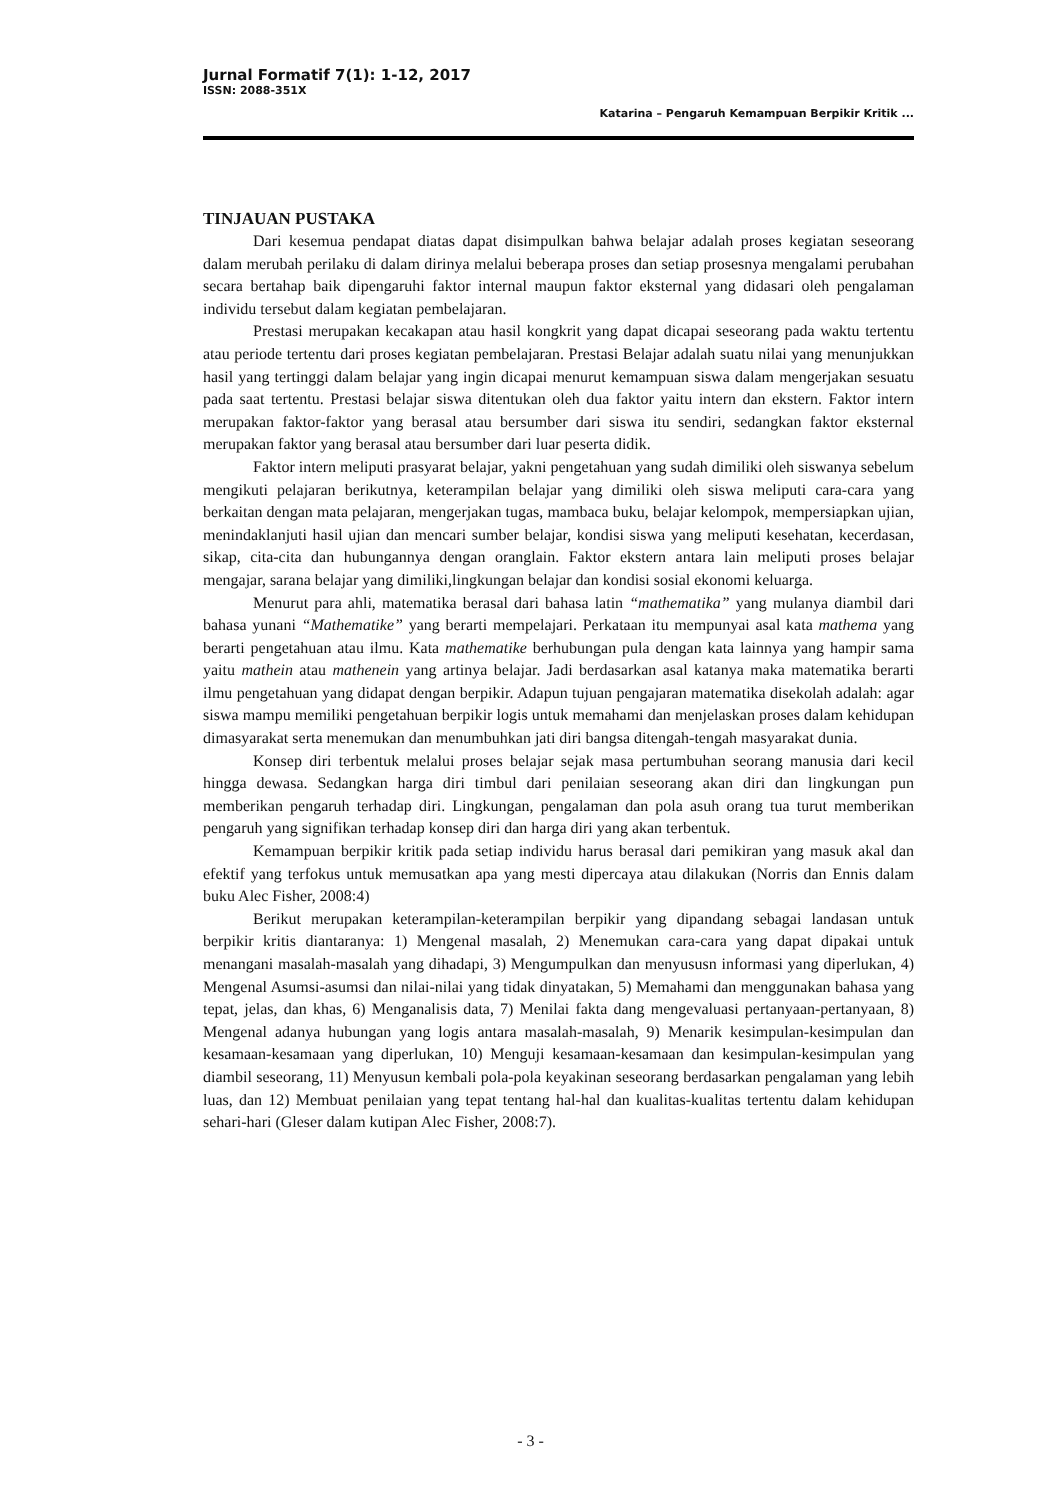Jurnal Formatif 7(1): 1-12, 2017
ISSN: 2088-351X
Katarina – Pengaruh Kemampuan Berpikir Kritik ...
TINJAUAN PUSTAKA
Dari kesemua pendapat diatas dapat disimpulkan bahwa belajar adalah proses kegiatan seseorang dalam merubah perilaku di dalam dirinya melalui beberapa proses dan setiap prosesnya mengalami perubahan secara bertahap baik dipengaruhi faktor internal maupun faktor eksternal yang didasari oleh pengalaman individu tersebut dalam kegiatan pembelajaran.
Prestasi merupakan kecakapan atau hasil kongkrit yang dapat dicapai seseorang pada waktu tertentu atau periode tertentu dari proses kegiatan pembelajaran. Prestasi Belajar adalah suatu nilai yang menunjukkan hasil yang tertinggi dalam belajar yang ingin dicapai menurut kemampuan siswa dalam mengerjakan sesuatu pada saat tertentu. Prestasi belajar siswa ditentukan oleh dua faktor yaitu intern dan ekstern. Faktor intern merupakan faktor-faktor yang berasal atau bersumber dari siswa itu sendiri, sedangkan faktor eksternal merupakan faktor yang berasal atau bersumber dari luar peserta didik.
Faktor intern meliputi prasyarat belajar, yakni pengetahuan yang sudah dimiliki oleh siswanya sebelum mengikuti pelajaran berikutnya, keterampilan belajar yang dimiliki oleh siswa meliputi cara-cara yang berkaitan dengan mata pelajaran, mengerjakan tugas, mambaca buku, belajar kelompok, mempersiapkan ujian, menindaklanjuti hasil ujian dan mencari sumber belajar, kondisi siswa yang meliputi kesehatan, kecerdasan, sikap, cita-cita dan hubungannya dengan oranglain. Faktor ekstern antara lain meliputi proses belajar mengajar, sarana belajar yang dimiliki,lingkungan belajar dan kondisi sosial ekonomi keluarga.
Menurut para ahli, matematika berasal dari bahasa latin “mathematika” yang mulanya diambil dari bahasa yunani “Mathematike” yang berarti mempelajari. Perkataan itu mempunyai asal kata mathema yang berarti pengetahuan atau ilmu. Kata mathematike berhubungan pula dengan kata lainnya yang hampir sama yaitu mathein atau mathenein yang artinya belajar. Jadi berdasarkan asal katanya maka matematika berarti ilmu pengetahuan yang didapat dengan berpikir. Adapun tujuan pengajaran matematika disekolah adalah: agar siswa mampu memiliki pengetahuan berpikir logis untuk memahami dan menjelaskan proses dalam kehidupan dimasyarakat serta menemukan dan menumbuhkan jati diri bangsa ditengah-tengah masyarakat dunia.
Konsep diri terbentuk melalui proses belajar sejak masa pertumbuhan seorang manusia dari kecil hingga dewasa. Sedangkan harga diri timbul dari penilaian seseorang akan diri dan lingkungan pun memberikan pengaruh terhadap diri. Lingkungan, pengalaman dan pola asuh orang tua turut memberikan pengaruh yang signifikan terhadap konsep diri dan harga diri yang akan terbentuk.
Kemampuan berpikir kritik pada setiap individu harus berasal dari pemikiran yang masuk akal dan efektif yang terfokus untuk memusatkan apa yang mesti dipercaya atau dilakukan (Norris dan Ennis dalam buku Alec Fisher, 2008:4)
Berikut merupakan keterampilan-keterampilan berpikir yang dipandang sebagai landasan untuk berpikir kritis diantaranya: 1) Mengenal masalah, 2) Menemukan cara-cara yang dapat dipakai untuk menangani masalah-masalah yang dihadapi, 3) Mengumpulkan dan menyususn informasi yang diperlukan, 4) Mengenal Asumsi-asumsi dan nilai-nilai yang tidak dinyatakan, 5) Memahami dan menggunakan bahasa yang tepat, jelas, dan khas, 6) Menganalisis data, 7) Menilai fakta dang mengevaluasi pertanyaan-pertanyaan, 8) Mengenal adanya hubungan yang logis antara masalah-masalah, 9) Menarik kesimpulan-kesimpulan dan kesamaan-kesamaan yang diperlukan, 10) Menguji kesamaan-kesamaan dan kesimpulan-kesimpulan yang diambil seseorang, 11) Menyusun kembali pola-pola keyakinan seseorang berdasarkan pengalaman yang lebih luas, dan 12) Membuat penilaian yang tepat tentang hal-hal dan kualitas-kualitas tertentu dalam kehidupan sehari-hari (Gleser dalam kutipan Alec Fisher, 2008:7).
- 3 -